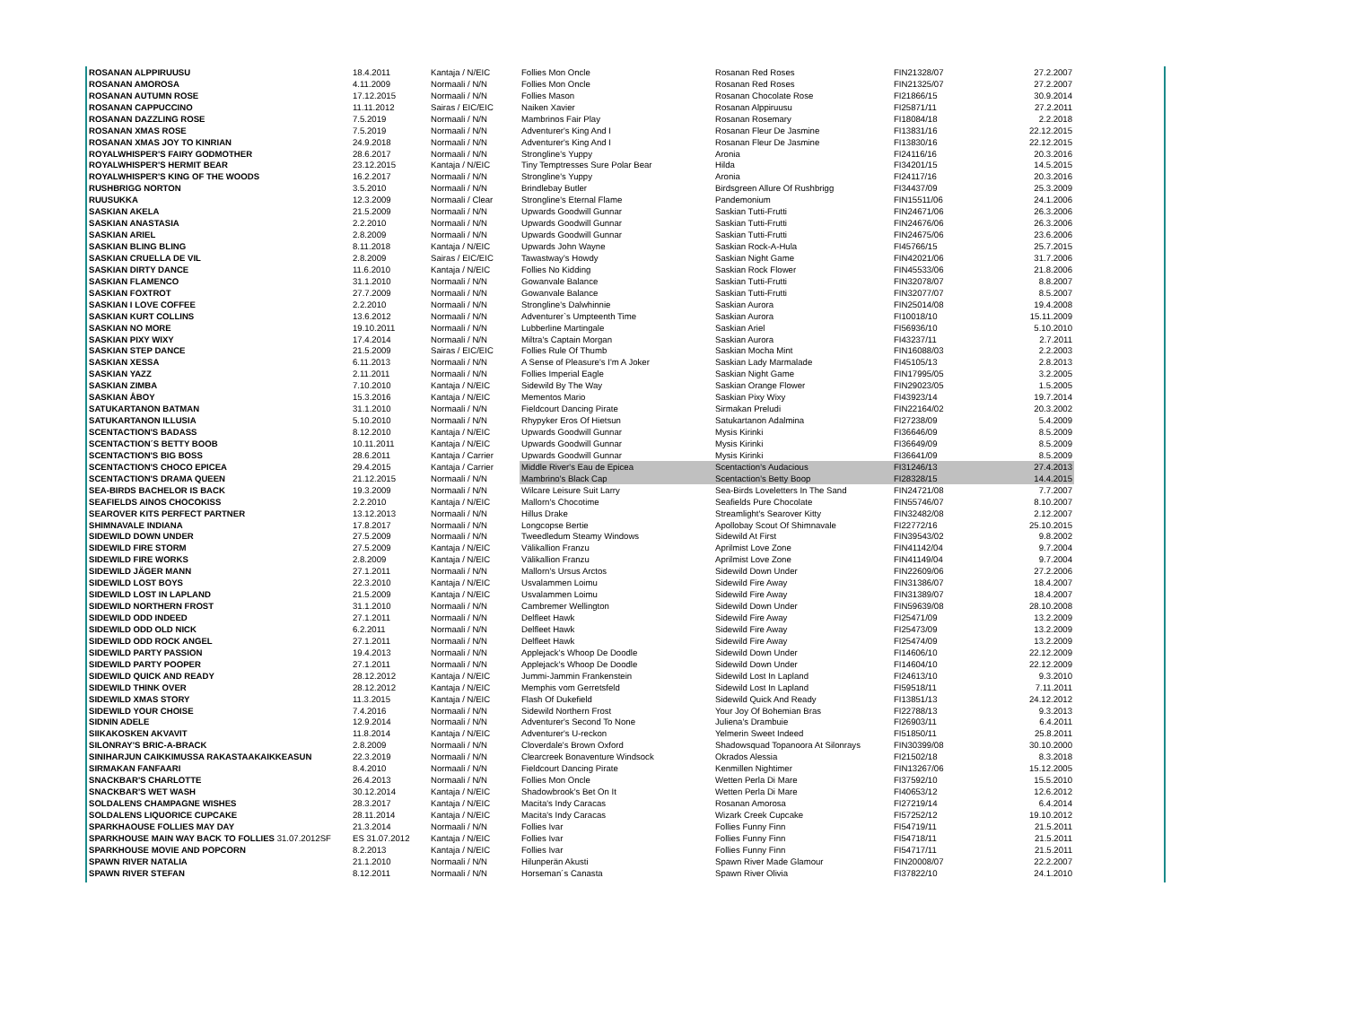| ROSANAN ALPPIRUUSU | 18.4.2011 | Kantaja / N/EIC | Follies Mon Oncle | Rosanan Red Roses | FIN21328/07 | 27.2.2007 |
| ROSANAN AMOROSA | 4.11.2009 | Normaali / N/N | Follies Mon Oncle | Rosanan Red Roses | FIN21325/07 | 27.2.2007 |
| ROSANAN AUTUMN ROSE | 17.12.2015 | Normaali / N/N | Follies Mason | Rosanan Chocolate Rose | FI21866/15 | 30.9.2014 |
| ROSANAN CAPPUCCINO | 11.11.2012 | Sairas / EIC/EIC | Naiken Xavier | Rosanan Alppiruusu | FI25871/11 | 27.2.2011 |
| ROSANAN DAZZLING ROSE | 7.5.2019 | Normaali / N/N | Mambrinos Fair Play | Rosanan Rosemary | FI18084/18 | 2.2.2018 |
| ROSANAN XMAS ROSE | 7.5.2019 | Normaali / N/N | Adventurer's King And I | Rosanan Fleur De Jasmine | FI13831/16 | 22.12.2015 |
| ROSANAN XMAS JOY TO KINRIAN | 24.9.2018 | Normaali / N/N | Adventurer's King And I | Rosanan Fleur De Jasmine | FI13830/16 | 22.12.2015 |
| ROYALWHISPER'S FAIRY GODMOTHER | 28.6.2017 | Normaali / N/N | Strongline's Yuppy | Aronia | FI24116/16 | 20.3.2016 |
| ROYALWHISPER'S HERMIT BEAR | 23.12.2015 | Kantaja / N/EIC | Tiny Temptresses Sure Polar Bear | Hilda | FI34201/15 | 14.5.2015 |
| ROYALWHISPER'S KING OF THE WOODS | 16.2.2017 | Normaali / N/N | Strongline's Yuppy | Aronia | FI24117/16 | 20.3.2016 |
| RUSHBRIGG NORTON | 3.5.2010 | Normaali / N/N | Brindlebay Butler | Birdsgreen Allure Of Rushbrigg | FI34437/09 | 25.3.2009 |
| RUUSUKKA | 12.3.2009 | Normaali / Clear | Strongline's Eternal Flame | Pandemonium | FIN15511/06 | 24.1.2006 |
| SASKIAN AKELA | 21.5.2009 | Normaali / N/N | Upwards Goodwill Gunnar | Saskian Tutti-Frutti | FIN24671/06 | 26.3.2006 |
| SASKIAN ANASTASIA | 2.2.2010 | Normaali / N/N | Upwards Goodwill Gunnar | Saskian Tutti-Frutti | FIN24676/06 | 26.3.2006 |
| SASKIAN ARIEL | 2.8.2009 | Normaali / N/N | Upwards Goodwill Gunnar | Saskian Tutti-Frutti | FIN24675/06 | 23.6.2006 |
| SASKIAN BLING BLING | 8.11.2018 | Kantaja / N/EIC | Upwards John Wayne | Saskian Rock-A-Hula | FI45766/15 | 25.7.2015 |
| SASKIAN CRUELLA DE VIL | 2.8.2009 | Sairas / EIC/EIC | Tawastway's Howdy | Saskian Night Game | FIN42021/06 | 31.7.2006 |
| SASKIAN DIRTY DANCE | 11.6.2010 | Kantaja / N/EIC | Follies No Kidding | Saskian Rock Flower | FIN45533/06 | 21.8.2006 |
| SASKIAN FLAMENCO | 31.1.2010 | Normaali / N/N | Gowanvale Balance | Saskian Tutti-Frutti | FIN32078/07 | 8.8.2007 |
| SASKIAN FOXTROT | 27.7.2009 | Normaali / N/N | Gowanvale Balance | Saskian Tutti-Frutti | FIN32077/07 | 8.5.2007 |
| SASKIAN I LOVE COFFEE | 2.2.2010 | Normaali / N/N | Strongline's Dalwhinnie | Saskian Aurora | FIN25014/08 | 19.4.2008 |
| SASKIAN KURT COLLINS | 13.6.2012 | Normaali / N/N | Adventurer`s Umpteenth Time | Saskian Aurora | FI10018/10 | 15.11.2009 |
| SASKIAN NO MORE | 19.10.2011 | Normaali / N/N | Lubberline Martingale | Saskian Ariel | FI56936/10 | 5.10.2010 |
| SASKIAN PIXY WIXY | 17.4.2014 | Normaali / N/N | Miltra's Captain Morgan | Saskian Aurora | FI43237/11 | 2.7.2011 |
| SASKIAN STEP DANCE | 21.5.2009 | Sairas / EIC/EIC | Follies Rule Of Thumb | Saskian Mocha Mint | FIN16088/03 | 2.2.2003 |
| SASKIAN XESSA | 6.11.2013 | Normaali / N/N | A Sense of Pleasure's I'm A Joker | Saskian Lady Marmalade | FI45105/13 | 2.8.2013 |
| SASKIAN YAZZ | 2.11.2011 | Normaali / N/N | Follies Imperial Eagle | Saskian Night Game | FIN17995/05 | 3.2.2005 |
| SASKIAN ZIMBA | 7.10.2010 | Kantaja / N/EIC | Sidewild By The Way | Saskian Orange Flower | FIN29023/05 | 1.5.2005 |
| SASKIAN ÅBOY | 15.3.2016 | Kantaja / N/EIC | Mementos Mario | Saskian Pixy Wixy | FI43923/14 | 19.7.2014 |
| SATUKARTANON BATMAN | 31.1.2010 | Normaali / N/N | Fieldcourt Dancing Pirate | Sirmakan Preludi | FIN22164/02 | 20.3.2002 |
| SATUKARTANON ILLUSIA | 5.10.2010 | Normaali / N/N | Rhypyker Eros Of Hietsun | Satukartanon Adalmina | FI27238/09 | 5.4.2009 |
| SCENTACTION'S BADASS | 8.12.2010 | Kantaja / N/EIC | Upwards Goodwill Gunnar | Mysis Kirinki | FI36646/09 | 8.5.2009 |
| SCENTACTION´S BETTY BOOB | 10.11.2011 | Kantaja / N/EIC | Upwards Goodwill Gunnar | Mysis Kirinki | FI36649/09 | 8.5.2009 |
| SCENTACTION'S BIG BOSS | 28.6.2011 | Kantaja / Carrier | Upwards Goodwill Gunnar | Mysis Kirinki | FI36641/09 | 8.5.2009 |
| SCENTACTION'S CHOCO EPICEA | 29.4.2015 | Kantaja / Carrier | Middle River's Eau de Epicea | Scentaction's Audacious | FI31246/13 | 27.4.2013 |
| SCENTACTION'S DRAMA QUEEN | 21.12.2015 | Normaali / N/N | Mambrino's Black Cap | Scentaction's Betty Boop | FI28328/15 | 14.4.2015 |
| SEA-BIRDS BACHELOR IS BACK | 19.3.2009 | Normaali / N/N | Wilcare Leisure Suit Larry | Sea-Birds Loveletters In The Sand | FIN24721/08 | 7.7.2007 |
| SEAFIELDS AINOS CHOCOKISS | 2.2.2010 | Kantaja / N/EIC | Mallorn's Chocotime | Seafields Pure Chocolate | FIN55746/07 | 8.10.2007 |
| SEAROVER KITS PERFECT PARTNER | 13.12.2013 | Normaali / N/N | Hillus Drake | Streamlight's Searover Kitty | FIN32482/08 | 2.12.2007 |
| SHIMNAVALE INDIANA | 17.8.2017 | Normaali / N/N | Longcopse Bertie | Apollobay Scout Of Shimnavale | FI22772/16 | 25.10.2015 |
| SIDEWILD DOWN UNDER | 27.5.2009 | Normaali / N/N | Tweedledum Steamy Windows | Sidewild At First | FIN39543/02 | 9.8.2002 |
| SIDEWILD FIRE STORM | 27.5.2009 | Kantaja / N/EIC | Välikallion Franzu | Aprilmist Love Zone | FIN41142/04 | 9.7.2004 |
| SIDEWILD FIRE WORKS | 2.8.2009 | Kantaja / N/EIC | Välikallion Franzu | Aprilmist Love Zone | FIN41149/04 | 9.7.2004 |
| SIDEWILD JÄGER MANN | 27.1.2011 | Normaali / N/N | Mallorn's Ursus Arctos | Sidewild Down Under | FIN22609/06 | 27.2.2006 |
| SIDEWILD LOST BOYS | 22.3.2010 | Kantaja / N/EIC | Usvalammen Loimu | Sidewild Fire Away | FIN31386/07 | 18.4.2007 |
| SIDEWILD LOST IN LAPLAND | 21.5.2009 | Kantaja / N/EIC | Usvalammen Loimu | Sidewild Fire Away | FIN31389/07 | 18.4.2007 |
| SIDEWILD NORTHERN FROST | 31.1.2010 | Normaali / N/N | Cambremer Wellington | Sidewild Down Under | FIN59639/08 | 28.10.2008 |
| SIDEWILD ODD INDEED | 27.1.2011 | Normaali / N/N | Delfleet Hawk | Sidewild Fire Away | FI25471/09 | 13.2.2009 |
| SIDEWILD ODD OLD NICK | 6.2.2011 | Normaali / N/N | Delfleet Hawk | Sidewild Fire Away | FI25473/09 | 13.2.2009 |
| SIDEWILD ODD ROCK ANGEL | 27.1.2011 | Normaali / N/N | Delfleet Hawk | Sidewild Fire Away | FI25474/09 | 13.2.2009 |
| SIDEWILD PARTY PASSION | 19.4.2013 | Normaali / N/N | Applejack's Whoop De Doodle | Sidewild Down Under | FI14606/10 | 22.12.2009 |
| SIDEWILD PARTY POOPER | 27.1.2011 | Normaali / N/N | Applejack's Whoop De Doodle | Sidewild Down Under | FI14604/10 | 22.12.2009 |
| SIDEWILD QUICK AND READY | 28.12.2012 | Kantaja / N/EIC | Jummi-Jammin Frankenstein | Sidewild Lost In Lapland | FI24613/10 | 9.3.2010 |
| SIDEWILD THINK OVER | 28.12.2012 | Kantaja / N/EIC | Memphis vom Gerretsfeld | Sidewild Lost In Lapland | FI59518/11 | 7.11.2011 |
| SIDEWILD XMAS STORY | 11.3.2015 | Kantaja / N/EIC | Flash Of Dukefield | Sidewild Quick And Ready | FI13851/13 | 24.12.2012 |
| SIDEWILD YOUR CHOISE | 7.4.2016 | Normaali / N/N | Sidewild Northern Frost | Your Joy Of Bohemian Bras | FI22788/13 | 9.3.2013 |
| SIDNIN ADELE | 12.9.2014 | Normaali / N/N | Adventurer's Second To None | Juliena's Drambuie | FI26903/11 | 6.4.2011 |
| SIIKAKOSKEN AKVAVIT | 11.8.2014 | Kantaja / N/EIC | Adventurer's U-reckon | Yelmerin Sweet Indeed | FI51850/11 | 25.8.2011 |
| SILONRAY'S BRIC-A-BRACK | 2.8.2009 | Normaali / N/N | Cloverdale's Brown Oxford | Shadowsquad Topanoora At Silonrays | FIN30399/08 | 30.10.2000 |
| SINIHARJUN CAIKKIMUSSA RAKASTAAKAIKKEASUN | 22.3.2019 | Normaali / N/N | Clearcreek Bonaventure Windsock | Okrados Alessia | FI21502/18 | 8.3.2018 |
| SIRMAKAN FANFAARI | 8.4.2010 | Normaali / N/N | Fieldcourt Dancing Pirate | Kenmillen Nightimer | FIN13267/06 | 15.12.2005 |
| SNACKBAR'S CHARLOTTE | 26.4.2013 | Normaali / N/N | Follies Mon Oncle | Wetten Perla Di Mare | FI37592/10 | 15.5.2010 |
| SNACKBAR'S WET WASH | 30.12.2014 | Kantaja / N/EIC | Shadowbrook's Bet On It | Wetten Perla Di Mare | FI40653/12 | 12.6.2012 |
| SOLDALENS CHAMPAGNE WISHES | 28.3.2017 | Kantaja / N/EIC | Macita's Indy Caracas | Rosanan Amorosa | FI27219/14 | 6.4.2014 |
| SOLDALENS LIQUORICE CUPCAKE | 28.11.2014 | Kantaja / N/EIC | Macita's Indy Caracas | Wizark Creek Cupcake | FI57252/12 | 19.10.2012 |
| SPARKHAOUSE FOLLIES MAY DAY | 21.3.2014 | Normaali / N/N | Follies Ivar | Follies Funny Finn | FI54719/11 | 21.5.2011 |
| SPARKHOUSE MAIN WAY BACK TO FOLLIES 31.07.2012SF | ES 31.07.2012 | Kantaja / N/EIC | Follies Ivar | Follies Funny Finn | FI54718/11 | 21.5.2011 |
| SPARKHOUSE MOVIE AND POPCORN | 8.2.2013 | Kantaja / N/EIC | Follies Ivar | Follies Funny Finn | FI54717/11 | 21.5.2011 |
| SPAWN RIVER NATALIA | 21.1.2010 | Normaali / N/N | Hilunperän Akusti | Spawn River Made Glamour | FIN20008/07 | 22.2.2007 |
| SPAWN RIVER STEFAN | 8.12.2011 | Normaali / N/N | Horseman´s Canasta | Spawn River Olivia | FI37822/10 | 24.1.2010 |